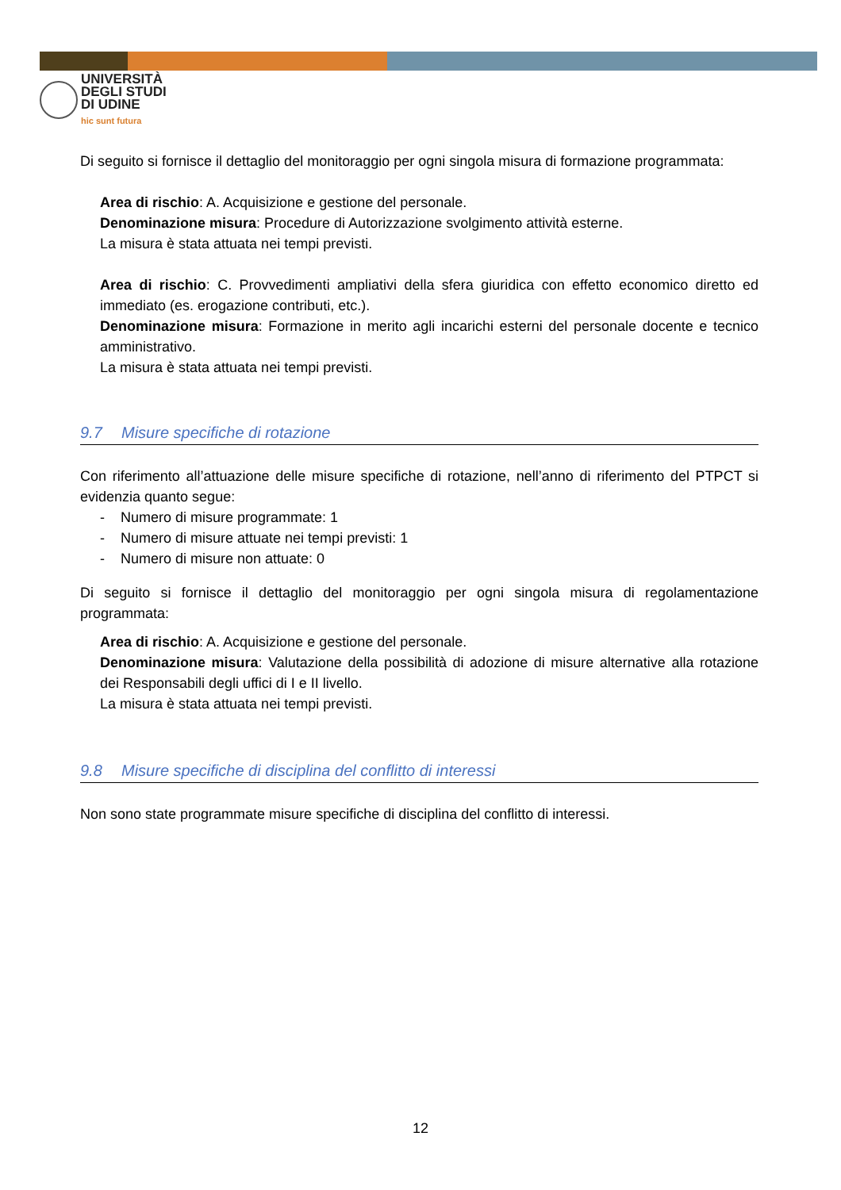UNIVERSITÀ
DEGLI STUDI
DI UDINE
hic sunt futura
Di seguito si fornisce il dettaglio del monitoraggio per ogni singola misura di formazione programmata:
Area di rischio: A. Acquisizione e gestione del personale.
Denominazione misura: Procedure di Autorizzazione svolgimento attività esterne.
La misura è stata attuata nei tempi previsti.
Area di rischio: C. Provvedimenti ampliativi della sfera giuridica con effetto economico diretto ed immediato (es. erogazione contributi, etc.).
Denominazione misura: Formazione in merito agli incarichi esterni del personale docente e tecnico amministrativo.
La misura è stata attuata nei tempi previsti.
9.7 Misure specifiche di rotazione
Con riferimento all’attuazione delle misure specifiche di rotazione, nell’anno di riferimento del PTPCT si evidenzia quanto segue:
- Numero di misure programmate: 1
- Numero di misure attuate nei tempi previsti: 1
- Numero di misure non attuate: 0
Di seguito si fornisce il dettaglio del monitoraggio per ogni singola misura di regolamentazione programmata:
Area di rischio: A. Acquisizione e gestione del personale.
Denominazione misura: Valutazione della possibilità di adozione di misure alternative alla rotazione dei Responsabili degli uffici di I e II livello.
La misura è stata attuata nei tempi previsti.
9.8 Misure specifiche di disciplina del conflitto di interessi
Non sono state programmate misure specifiche di disciplina del conflitto di interessi.
12